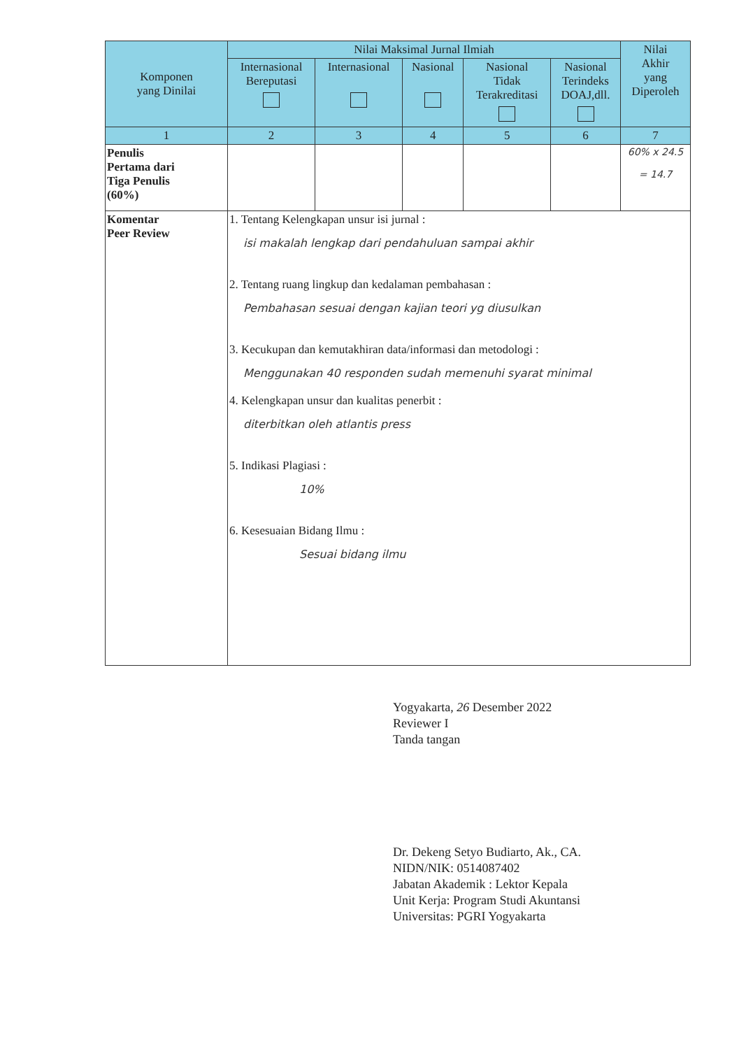| Komponen yang Dinilai | Nilai Maksimal Jurnal Ilmiah | | | | | Nilai Akhir yang Diperoleh |
| --- | --- | --- | --- | --- | --- | --- |
| | Internasional Bereputasi | Internasional | Nasional | Nasional Tidak Terakreditasi | Nasional Terindeks DOAJ,dll. | |
| 1 | 2 | 3 | 4 | 5 | 6 | 7 |
| Penulis Pertama dari Tiga Penulis (60%) | | | | | | 60% x 24.5 = 14.7 |
| Komentar Peer Review | 1. Tentang Kelengkapan unsur isi jurnal : isi makalah lengkap dari pendahuluan sampai akhir 2. Tentang ruang lingkup dan kedalaman pembahasan : Pembahasan sesuai dengan kajian teori yg diusulkan 3. Kecukupan dan kemutakhiran data/informasi dan metodologi : Menggunakan 40 responden sudah memenuhi syarat minimal 4. Kelengkapan unsur dan kualitas penerbit : diterbitkan oleh atlantis press 5. Indikasi Plagiasi : 10% 6. Kesesuaian Bidang Ilmu : Sesuai bidang ilmu | | | | | |
Yogyakarta, 26 Desember 2022
Reviewer I
Tanda tangan
Dr. Dekeng Setyo Budiarto, Ak., CA.
NIDN/NIK: 0514087402
Jabatan Akademik : Lektor Kepala
Unit Kerja: Program Studi Akuntansi
Universitas: PGRI Yogyakarta